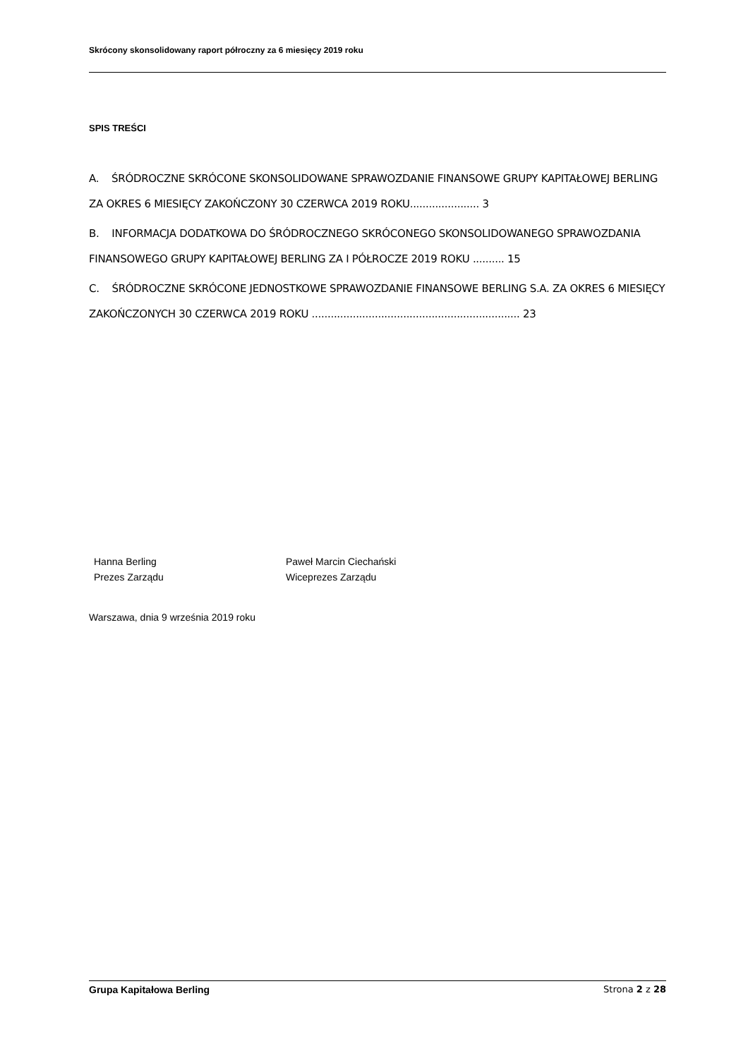Skrócony skonsolidowany raport półroczny za 6 miesięcy 2019 roku
SPIS TREŚCI
A. ŚRÓDROCZNE SKRÓCONE SKONSOLIDOWANE SPRAWOZDANIE FINANSOWE GRUPY KAPITAŁOWEJ BERLING ZA OKRES 6 MIESIĘCY ZAKOŃCZONY 30 CZERWCA 2019 ROKU...................... 3
B. INFORMACJA DODATKOWA DO ŚRÓDROCZNEGO SKRÓCONEGO SKONSOLIDOWANEGO SPRAWOZDANIA FINANSOWEGO GRUPY KAPITAŁOWEJ BERLING ZA I PÓŁROCZE 2019 ROKU .......... 15
C. ŚRÓDROCZNE SKRÓCONE JEDNOSTKOWE SPRAWOZDANIE FINANSOWE BERLING S.A. ZA OKRES 6 MIESIĘCY ZAKOŃCZONYCH 30 CZERWCA 2019 ROKU .................................................................. 23
Hanna Berling
Prezes Zarządu
Paweł Marcin Ciechański
Wiceprezes Zarządu
Warszawa, dnia 9 września 2019 roku
Grupa Kapitałowa Berling Strona 2 z 28